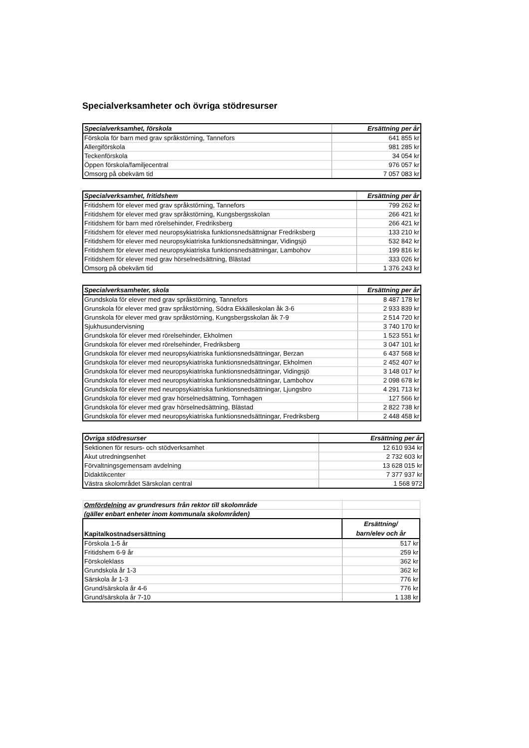Specialverksamheter och övriga stödresurser
| Specialverksamhet, förskola | Ersättning per år |
| --- | --- |
| Förskola för barn med grav språkstörning, Tannefors | 641 855 kr |
| Allergiförskola | 981 285 kr |
| Teckenförskola | 34 054 kr |
| Öppen förskola/familjecentral | 976 057 kr |
| Omsorg på obekväm tid | 7 057 083 kr |
| Specialverksamhet, fritidshem | Ersättning per år |
| --- | --- |
| Fritidshem för elever med grav språkstörning, Tannefors | 799 262 kr |
| Fritidshem för elever med grav språkstörning, Kungsbergsskolan | 266 421 kr |
| Fritidshem för barn med rörelsehinder, Fredriksberg | 266 421 kr |
| Fritidshem för elever med neuropsykiatriska funktionsnedsättnignar Fredriksberg | 133 210 kr |
| Fritidshem för elever med neuropsykiatriska funktionsnedsättningar, Vidingsjö | 532 842 kr |
| Fritidshem för elever med neuropsykiatriska funktionsnedsättningar, Lambohov | 199 816 kr |
| Fritidshem för elever med grav hörselnedsättning, Blästad | 333 026 kr |
| Omsorg på obekväm tid | 1 376 243 kr |
| Specialverksamheter, skola | Ersättning per år |
| --- | --- |
| Grundskola för elever med grav språkstörning, Tannefors | 8 487 178 kr |
| Grunskola för elever med grav språkstörning, Södra Ekkälleskolan åk 3-6 | 2 933 839 kr |
| Grunskola för elever med grav språkstörning, Kungsbergsskolan åk 7-9 | 2 514 720 kr |
| Sjukhusundervisning | 3 740 170 kr |
| Grundskola för elever med rörelsehinder, Ekholmen | 1 523 551 kr |
| Grundskola för elever med rörelsehinder, Fredriksberg | 3 047 101 kr |
| Grundskola för elever med neuropsykiatriska funktionsnedsättningar, Berzan | 6 437 568 kr |
| Grundskola för elever med neuropsykiatriska funktionsnedsättningar, Ekholmen | 2 452 407 kr |
| Grundskola för elever med neuropsykiatriska funktionsnedsättningar, Vidingsjö | 3 148 017 kr |
| Grundskola för elever med neuropsykiatriska funktionsnedsättningar, Lambohov | 2 098 678 kr |
| Grundskola för elever med neuropsykiatriska funktionsnedsättningar, Ljungsbro | 4 291 713 kr |
| Grundskola för elever med grav hörselnedsättning, Tornhagen | 127 566 kr |
| Grundskola för elever med grav hörselnedsättning, Blästad | 2 822 738 kr |
| Grundskola för elever med neuropsykiatriska funktionsnedsättningar, Fredriksberg | 2 448 458 kr |
| Övriga stödresurser | Ersättning per år |
| --- | --- |
| Sektionen för resurs- och stödverksamhet | 12 610 934 kr |
| Akut utredningsenhet | 2 732 603 kr |
| Förvaltningsgemensam avdelning | 13 628 015 kr |
| Didaktikcenter | 7 377 937 kr |
| Västra skolområdet Särskolan central | 1 568 972 |
| Omfördelning av grundresurs från rektor till skolområde | |
| (gäller enbart enheter inom kommunala skolområden) | |
| Kapitalkostnadsersättning | Ersättning/ barn/elev och år |
| Förskola 1-5 år | 517 kr |
| Fritidshem 6-9 år | 259 kr |
| Förskoleklass | 362 kr |
| Grundskola år 1-3 | 362 kr |
| Särskola år 1-3 | 776 kr |
| Grund/särskola år 4-6 | 776 kr |
| Grund/särskola år 7-10 | 1 138 kr |